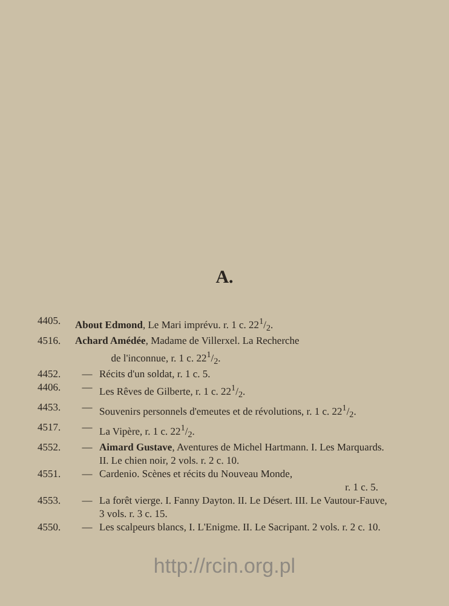A.
4405. About Edmond, Le Mari imprévu. r. 1 c. 221/2.
4516. Achard Amédée, Madame de Villerxel. La Recherche
de l'inconnue, r. 1 c. 221/2.
4452. — Récits d'un soldat, r. 1 c. 5.
4406. — Les Rêves de Gilberte, r. 1 c. 221/2.
4453. — Souvenirs personnels d'emeutes et de révolutions, r. 1 c. 221/2.
4517. — La Vipère, r. 1 c. 221/2.
4552. — Aimard Gustave, Aventures de Michel Hartmann. I. Les Marquards. II. Le chien noir, 2 vols. r. 2 c. 10.
4551. — Cardenio. Scènes et récits du Nouveau Monde,
r. 1 c. 5.
4553. — La forêt vierge. I. Fanny Dayton. II. Le Désert. III. Le Vautour-Fauve, 3 vols. r. 3 c. 15.
4550. — Les scalpeurs blancs, I. L'Enigme. II. Le Sacripant. 2 vols. r. 2 c. 10.
http://rcin.org.pl